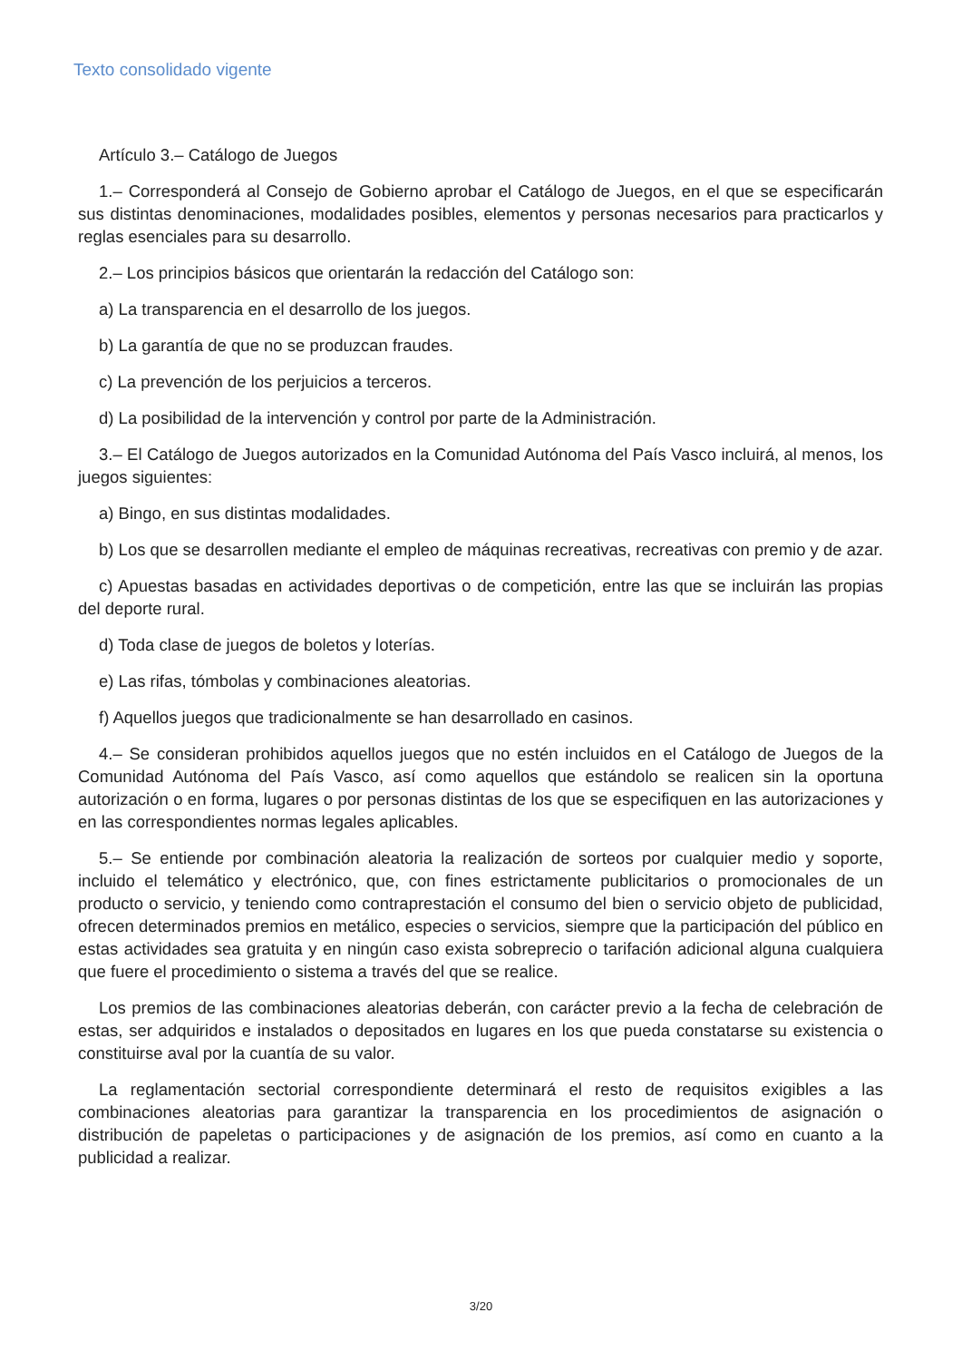Texto consolidado vigente
Artículo 3.– Catálogo de Juegos
1.– Corresponderá al Consejo de Gobierno aprobar el Catálogo de Juegos, en el que se especificarán sus distintas denominaciones, modalidades posibles, elementos y personas necesarios para practicarlos y reglas esenciales para su desarrollo.
2.– Los principios básicos que orientarán la redacción del Catálogo son:
a) La transparencia en el desarrollo de los juegos.
b) La garantía de que no se produzcan fraudes.
c) La prevención de los perjuicios a terceros.
d) La posibilidad de la intervención y control por parte de la Administración.
3.– El Catálogo de Juegos autorizados en la Comunidad Autónoma del País Vasco incluirá, al menos, los juegos siguientes:
a) Bingo, en sus distintas modalidades.
b) Los que se desarrollen mediante el empleo de máquinas recreativas, recreativas con premio y de azar.
c) Apuestas basadas en actividades deportivas o de competición, entre las que se incluirán las propias del deporte rural.
d) Toda clase de juegos de boletos y loterías.
e) Las rifas, tómbolas y combinaciones aleatorias.
f) Aquellos juegos que tradicionalmente se han desarrollado en casinos.
4.– Se consideran prohibidos aquellos juegos que no estén incluidos en el Catálogo de Juegos de la Comunidad Autónoma del País Vasco, así como aquellos que estándolo se realicen sin la oportuna autorización o en forma, lugares o por personas distintas de los que se especifiquen en las autorizaciones y en las correspondientes normas legales aplicables.
5.– Se entiende por combinación aleatoria la realización de sorteos por cualquier medio y soporte, incluido el telemático y electrónico, que, con fines estrictamente publicitarios o promocionales de un producto o servicio, y teniendo como contraprestación el consumo del bien o servicio objeto de publicidad, ofrecen determinados premios en metálico, especies o servicios, siempre que la participación del público en estas actividades sea gratuita y en ningún caso exista sobreprecio o tarifación adicional alguna cualquiera que fuere el procedimiento o sistema a través del que se realice.
Los premios de las combinaciones aleatorias deberán, con carácter previo a la fecha de celebración de estas, ser adquiridos e instalados o depositados en lugares en los que pueda constatarse su existencia o constituirse aval por la cuantía de su valor.
La reglamentación sectorial correspondiente determinará el resto de requisitos exigibles a las combinaciones aleatorias para garantizar la transparencia en los procedimientos de asignación o distribución de papeletas o participaciones y de asignación de los premios, así como en cuanto a la publicidad a realizar.
3/20